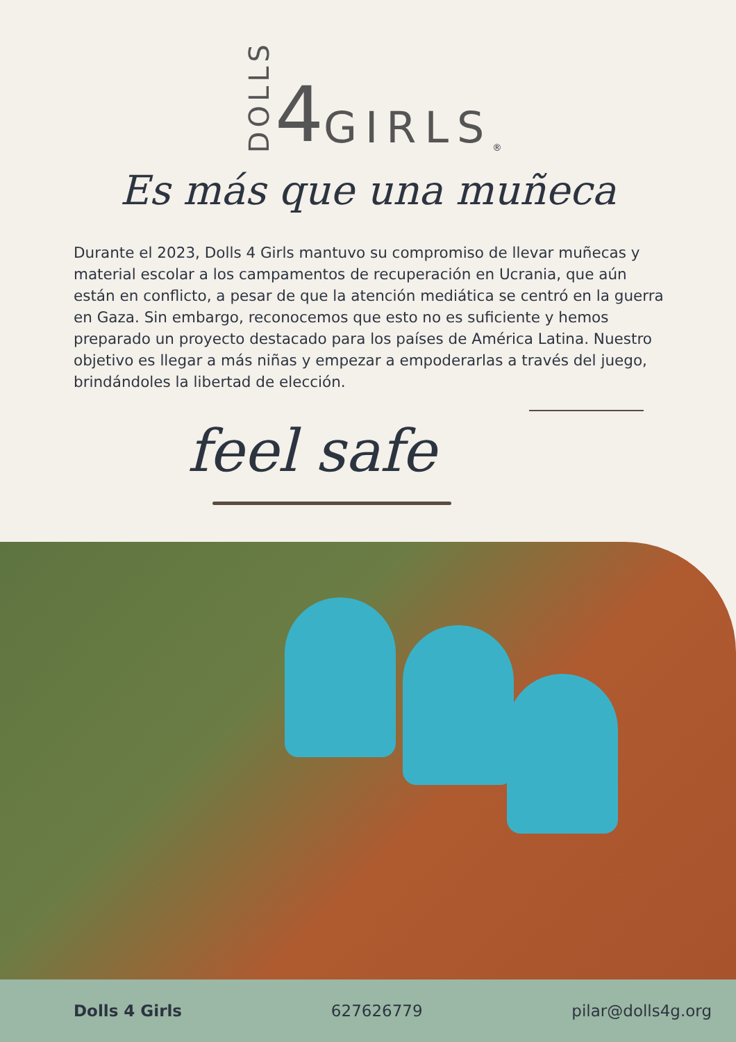DOLLS 4 GIRLS<sup>®</sup>
Es más que una muñeca
Durante el 2023, Dolls 4 Girls mantuvo su compromiso de llevar muñecas y material escolar a los campamentos de recuperación en Ucrania, que aún están en conflicto, a pesar de que la atención mediática se centró en la guerra en Gaza. Sin embargo, reconocemos que esto no es suficiente y hemos preparado un proyecto destacado para los países de América Latina. Nuestro objetivo es llegar a más niñas y empezar a empoderarlas a través del juego, brindándoles la libertad de elección.
feel safe
Dolls 4 Girls 627626779 pilar@dolls4g.org